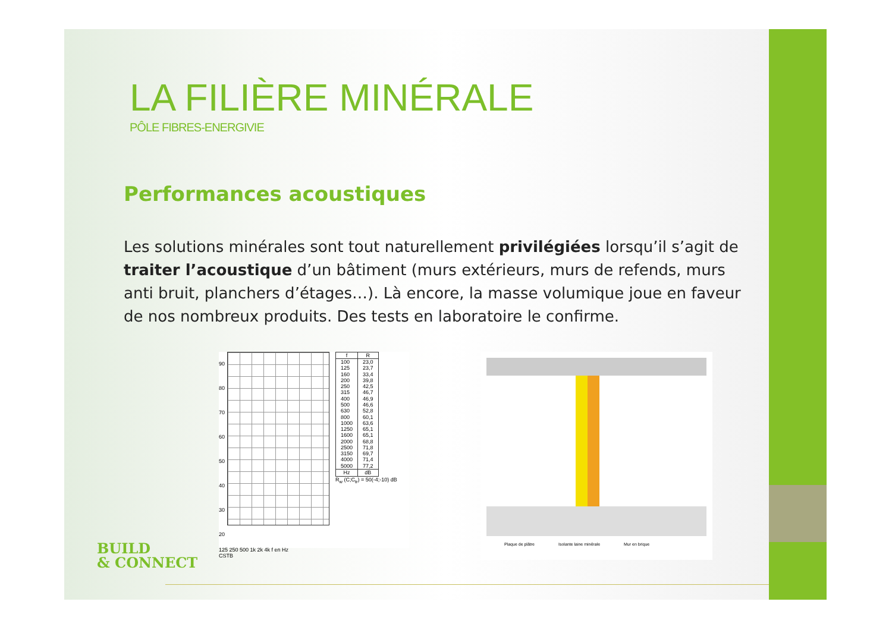LA FILIÈRE MINÉRALE
PÔLE FIBRES-ENERGIVIE
Performances acoustiques
Les solutions minérales sont tout naturellement privilégiées lorsqu’il s’agit de traiter l’acoustique d’un bâtiment (murs extérieurs, murs de refends, murs anti bruit, planchers d’étages…). Là encore, la masse volumique joue en faveur de nos nombreux produits. Des tests en laboratoire le confirme.
90 80 70 60 50 40 30 20
125 250 500 1k 2k 4k f en Hz
CSTB
| f | R |
| --- | --- |
| 100 | 23,0 |
| 125 | 23,7 |
| 160 | 33,4 |
| 200 | 39,8 |
| 250 | 42,5 |
| 315 | 46,7 |
| 400 | 46,9 |
| 500 | 46,6 |
| 630 | 52,8 |
| 800 | 60,1 |
| 1000 | 63,6 |
| 1250 | 65,1 |
| 1600 | 65,1 |
| 2000 | 68,8 |
| 2500 | 71,8 |
| 3150 | 69,7 |
| 4000 | 71,4 |
| 5000 | 77,2 |
| Hz | dB |
R<sub>w</sub> (C;C<sub>tr</sub>) = 50(-4;-10) dB
Plaque de plâtre Isolante laine minérale Mur en brique
BUILD
& CONNECT